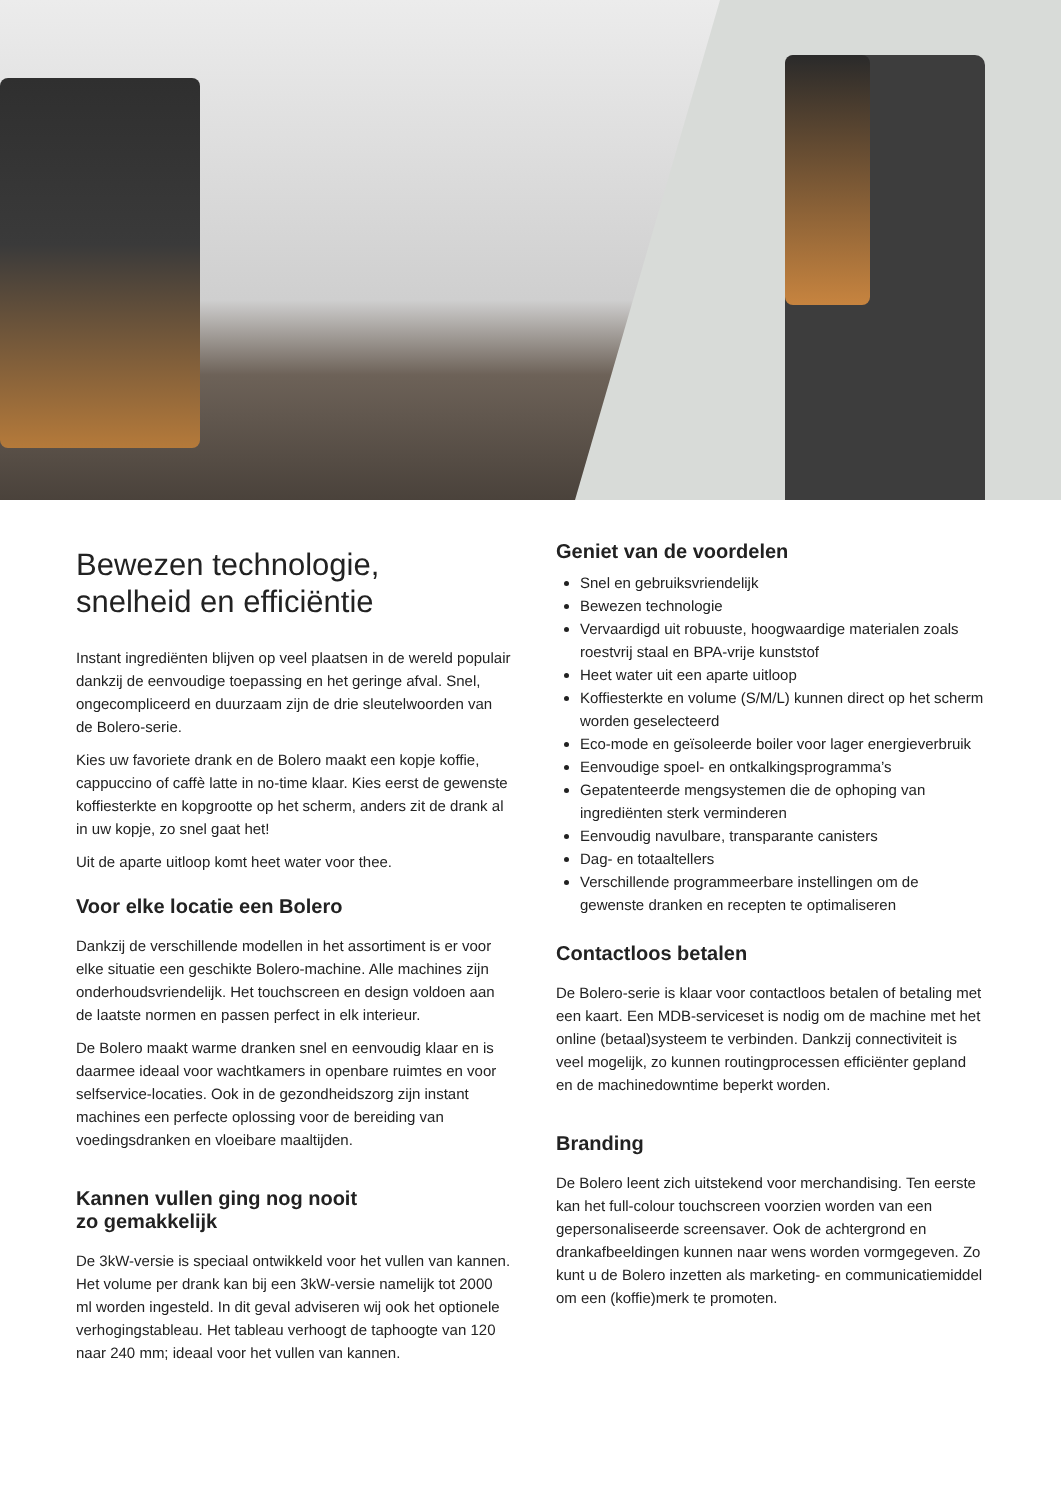Bewezen technologie,
snelheid en efficiëntie
Instant ingrediënten blijven op veel plaatsen in de wereld populair dankzij de eenvoudige toepassing en het geringe afval. Snel, ongecompliceerd en duurzaam zijn de drie sleutelwoorden van de Bolero-serie.
Kies uw favoriete drank en de Bolero maakt een kopje koffie, cappuccino of caffè latte in no-time klaar. Kies eerst de gewenste koffiesterkte en kopgrootte op het scherm, anders zit de drank al in uw kopje, zo snel gaat het!
Uit de aparte uitloop komt heet water voor thee.
Voor elke locatie een Bolero
Dankzij de verschillende modellen in het assortiment is er voor elke situatie een geschikte Bolero-machine. Alle machines zijn onderhoudsvriendelijk. Het touchscreen en design voldoen aan de laatste normen en passen perfect in elk interieur.
De Bolero maakt warme dranken snel en eenvoudig klaar en is daarmee ideaal voor wachtkamers in openbare ruimtes en voor selfservice-locaties. Ook in de gezondheidszorg zijn instant machines een perfecte oplossing voor de bereiding van voedingsdranken en vloeibare maaltijden.
Kannen vullen ging nog nooit
zo gemakkelijk
De 3kW-versie is speciaal ontwikkeld voor het vullen van kannen. Het volume per drank kan bij een 3kW-versie namelijk tot 2000 ml worden ingesteld. In dit geval adviseren wij ook het optionele verhogingstableau. Het tableau verhoogt de taphoogte van 120 naar 240 mm; ideaal voor het vullen van kannen.
Geniet van de voordelen
Snel en gebruiksvriendelijk
Bewezen technologie
Vervaardigd uit robuuste, hoogwaardige materialen zoals roestvrij staal en BPA-vrije kunststof
Heet water uit een aparte uitloop
Koffiesterkte en volume (S/M/L) kunnen direct op het scherm worden geselecteerd
Eco-mode en geïsoleerde boiler voor lager energieverbruik
Eenvoudige spoel- en ontkalkingsprogramma’s
Gepatenteerde mengsystemen die de ophoping van ingrediënten sterk verminderen
Eenvoudig navulbare, transparante canisters
Dag- en totaaltellers
Verschillende programmeerbare instellingen om de gewenste dranken en recepten te optimaliseren
Contactloos betalen
De Bolero-serie is klaar voor contactloos betalen of betaling met een kaart. Een MDB-serviceset is nodig om de machine met het online (betaal)systeem te verbinden. Dankzij connectiviteit is veel mogelijk, zo kunnen routingprocessen efficiënter gepland en de machinedowntime beperkt worden.
Branding
De Bolero leent zich uitstekend voor merchandising. Ten eerste kan het full-colour touchscreen voorzien worden van een gepersonaliseerde screensaver. Ook de achtergrond en drankafbeeldingen kunnen naar wens worden vormgegeven. Zo kunt u de Bolero inzetten als marketing- en communicatiemiddel om een (koffie)merk te promoten.